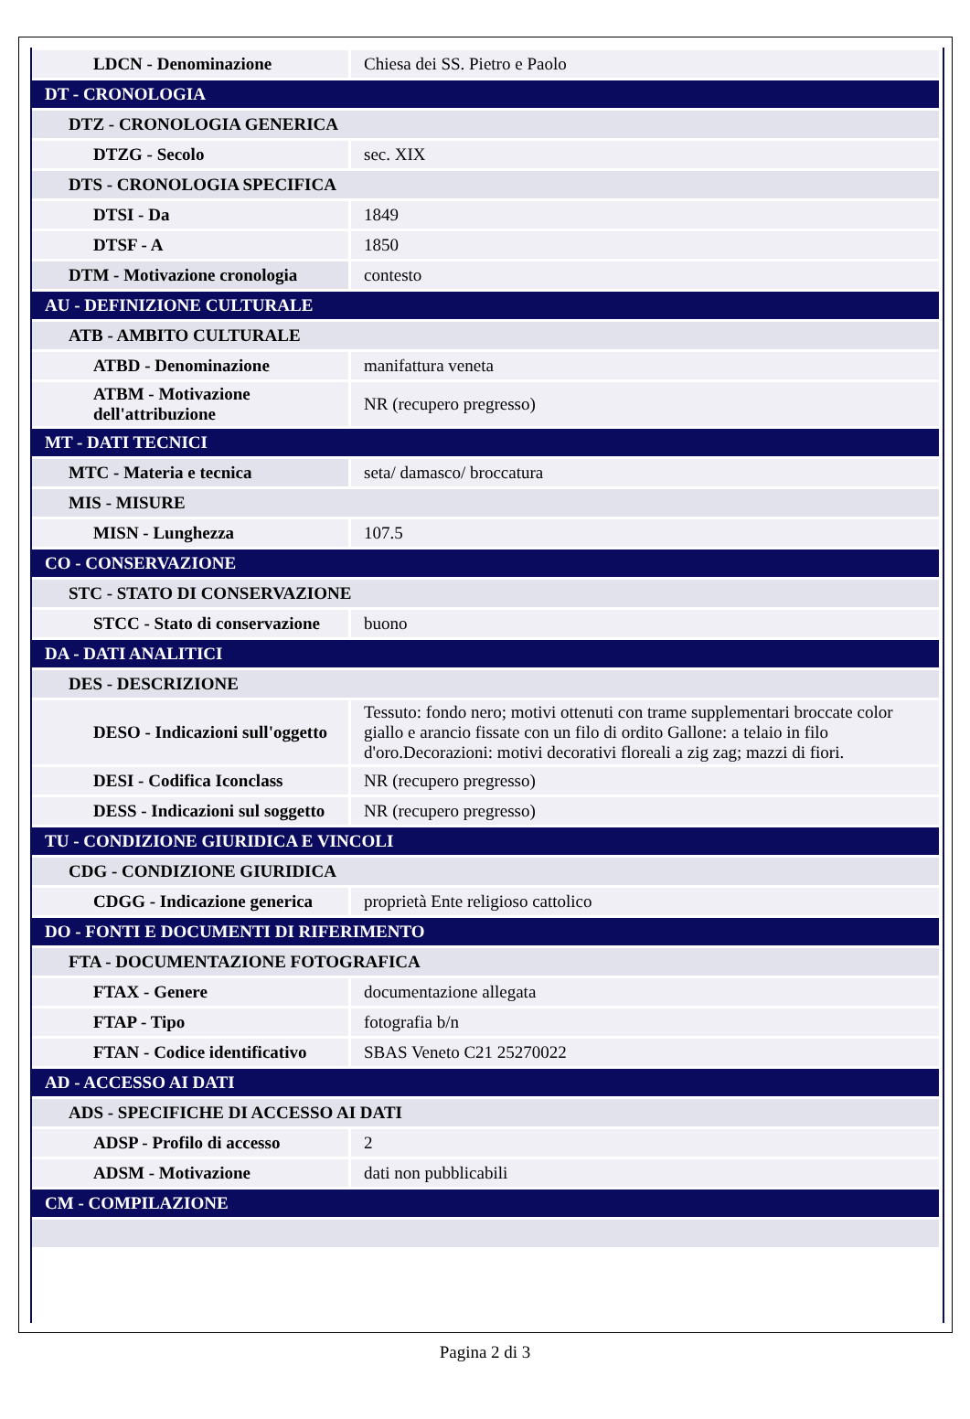| LDCN - Denominazione | Chiesa dei SS. Pietro e Paolo |
| DT - CRONOLOGIA | |
| DTZ - CRONOLOGIA GENERICA | |
| DTZG - Secolo | sec. XIX |
| DTS - CRONOLOGIA SPECIFICA | |
| DTSI - Da | 1849 |
| DTSF - A | 1850 |
| DTM - Motivazione cronologia | contesto |
| AU - DEFINIZIONE CULTURALE | |
| ATB - AMBITO CULTURALE | |
| ATBD - Denominazione | manifattura veneta |
| ATBM - Motivazione dell'attribuzione | NR (recupero pregresso) |
| MT - DATI TECNICI | |
| MTC - Materia e tecnica | seta/ damasco/ broccatura |
| MIS - MISURE | |
| MISN - Lunghezza | 107.5 |
| CO - CONSERVAZIONE | |
| STC - STATO DI CONSERVAZIONE | |
| STCC - Stato di conservazione | buono |
| DA - DATI ANALITICI | |
| DES - DESCRIZIONE | |
| DESO - Indicazioni sull'oggetto | Tessuto: fondo nero; motivi ottenuti con trame supplementari broccate color giallo e arancio fissate con un filo di ordito Gallone: a telaio in filo d'oro.Decorazioni: motivi decorativi floreali a zig zag; mazzi di fiori. |
| DESI - Codifica Iconclass | NR (recupero pregresso) |
| DESS - Indicazioni sul soggetto | NR (recupero pregresso) |
| TU - CONDIZIONE GIURIDICA E VINCOLI | |
| CDG - CONDIZIONE GIURIDICA | |
| CDGG - Indicazione generica | proprietà Ente religioso cattolico |
| DO - FONTI E DOCUMENTI DI RIFERIMENTO | |
| FTA - DOCUMENTAZIONE FOTOGRAFICA | |
| FTAX - Genere | documentazione allegata |
| FTAP - Tipo | fotografia b/n |
| FTAN - Codice identificativo | SBAS Veneto C21 25270022 |
| AD - ACCESSO AI DATI | |
| ADS - SPECIFICHE DI ACCESSO AI DATI | |
| ADSP - Profilo di accesso | 2 |
| ADSM - Motivazione | dati non pubblicabili |
| CM - COMPILAZIONE | |
Pagina 2 di 3